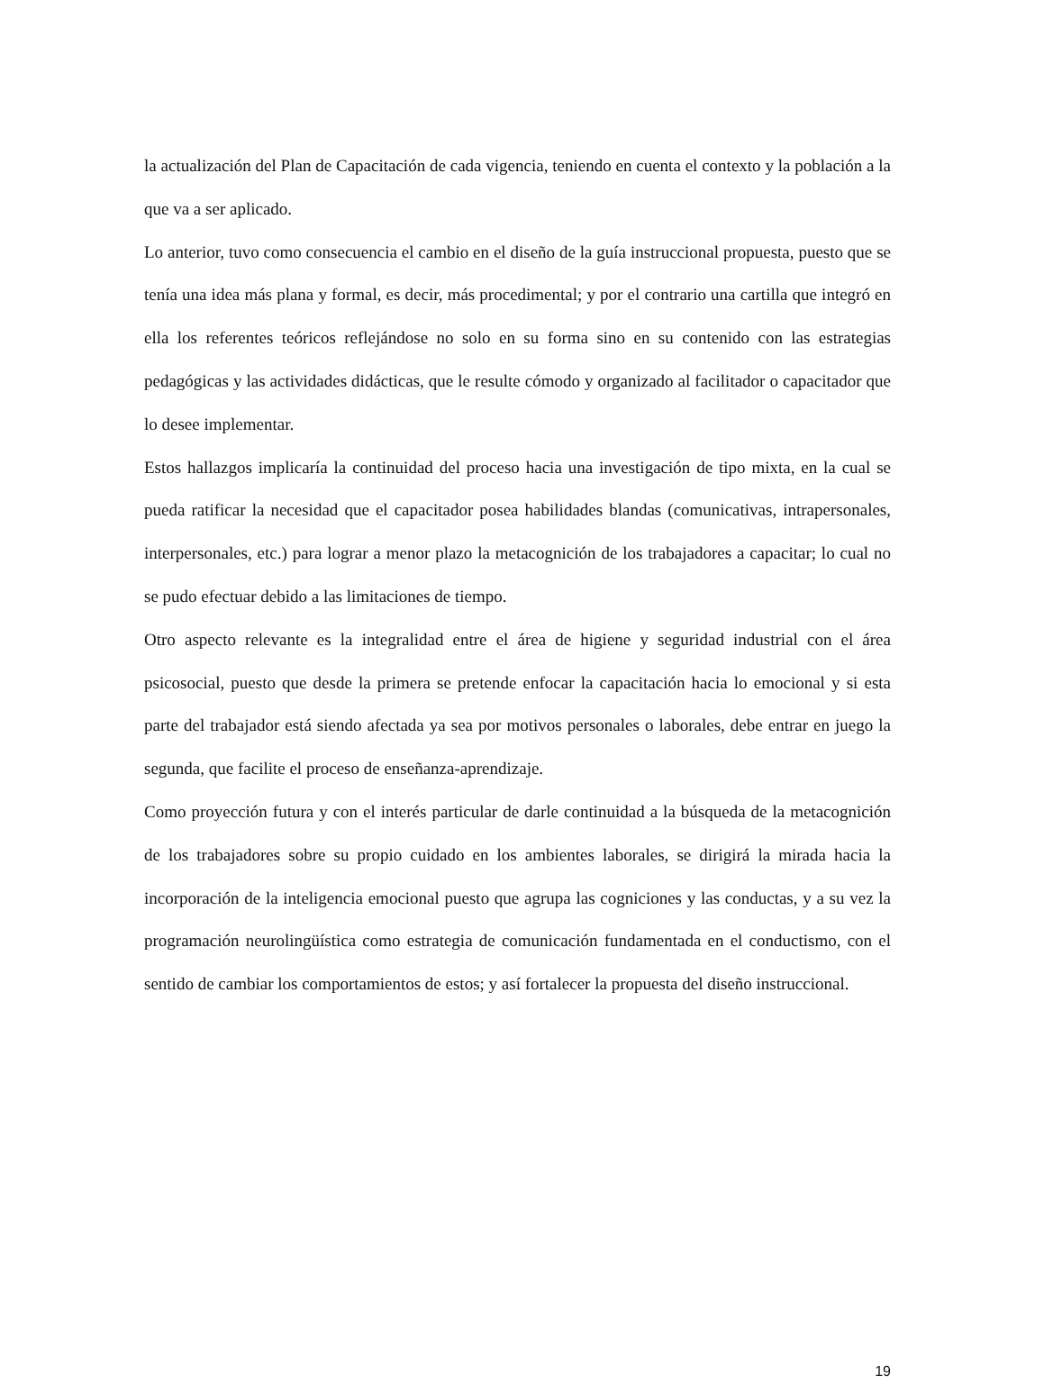la actualización del Plan de Capacitación de cada vigencia, teniendo en cuenta el contexto y la población a la que va a ser aplicado.
Lo anterior, tuvo como consecuencia el cambio en el diseño de la guía instruccional propuesta, puesto que se tenía una idea más plana y formal, es decir, más procedimental; y por el contrario una cartilla que integró en ella los referentes teóricos reflejándose no solo en su forma sino en su contenido con las estrategias pedagógicas y las actividades didácticas, que le resulte cómodo y organizado al facilitador o capacitador que lo desee implementar.
Estos hallazgos implicaría la continuidad del proceso hacia una investigación de tipo mixta, en la cual se pueda ratificar la necesidad que el capacitador posea habilidades blandas (comunicativas, intrapersonales, interpersonales, etc.) para lograr a menor plazo la metacognición de los trabajadores a capacitar; lo cual no se pudo efectuar debido a las limitaciones de tiempo.
Otro aspecto relevante es la integralidad entre el área de higiene y seguridad industrial con el área psicosocial, puesto que desde la primera se pretende enfocar la capacitación hacia lo emocional y si esta parte del trabajador está siendo afectada ya sea por motivos personales o laborales, debe entrar en juego la segunda, que facilite el proceso de enseñanza-aprendizaje.
Como proyección futura y con el interés particular de darle continuidad a la búsqueda de la metacognición de los trabajadores sobre su propio cuidado en los ambientes laborales, se dirigirá la mirada hacia la incorporación de la inteligencia emocional puesto que agrupa las cogniciones y las conductas, y a su vez la programación neurolingüística como estrategia de comunicación fundamentada en el conductismo, con el sentido de cambiar los comportamientos de estos; y así fortalecer la propuesta del diseño instruccional.
19